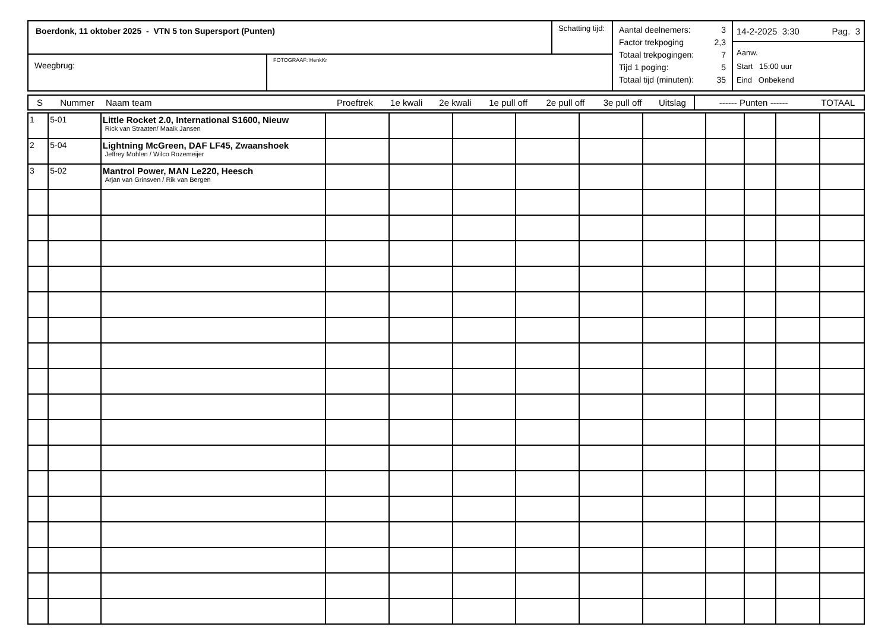| Boerdonk, 11 oktober 2025 - VTN 5 ton Supersport (Punten) | | Schatting tijd: | Aantal deelnemers: 3 Factor trekpoging 2,3 Totaal trekpogingen: 7 Tijd 1 poging: 5 Totaal tijd (minuten): 35 | 14-2-2025 3:30 Pag. 3 Aanw. Start 15:00 uur Eind Onbekend |
| Weegbrug: | FOTOGRAAF: HenkKr | | | |
| S | Nummer | Naam team | Proeftrek | 1e kwali | 2e kwali | 1e pull off | 2e pull off | 3e pull off | Uitslag | ------ Punten ------ | TOTAAL |
| 1 | 5-01 | Little Rocket 2.0, International S1600, Nieuw Rick van Straaten/ Maaik Jansen | | | | | | | | | | |
| 2 | 5-04 | Lightning McGreen, DAF LF45, Zwaanshoek Jeffrey Mohlen / Wilco Rozemeijer | | | | | | | | | | |
| 3 | 5-02 | Mantrol Power, MAN Le220, Heesch Arjan van Grinsven / Rik van Bergen | | | | | | | | | | |